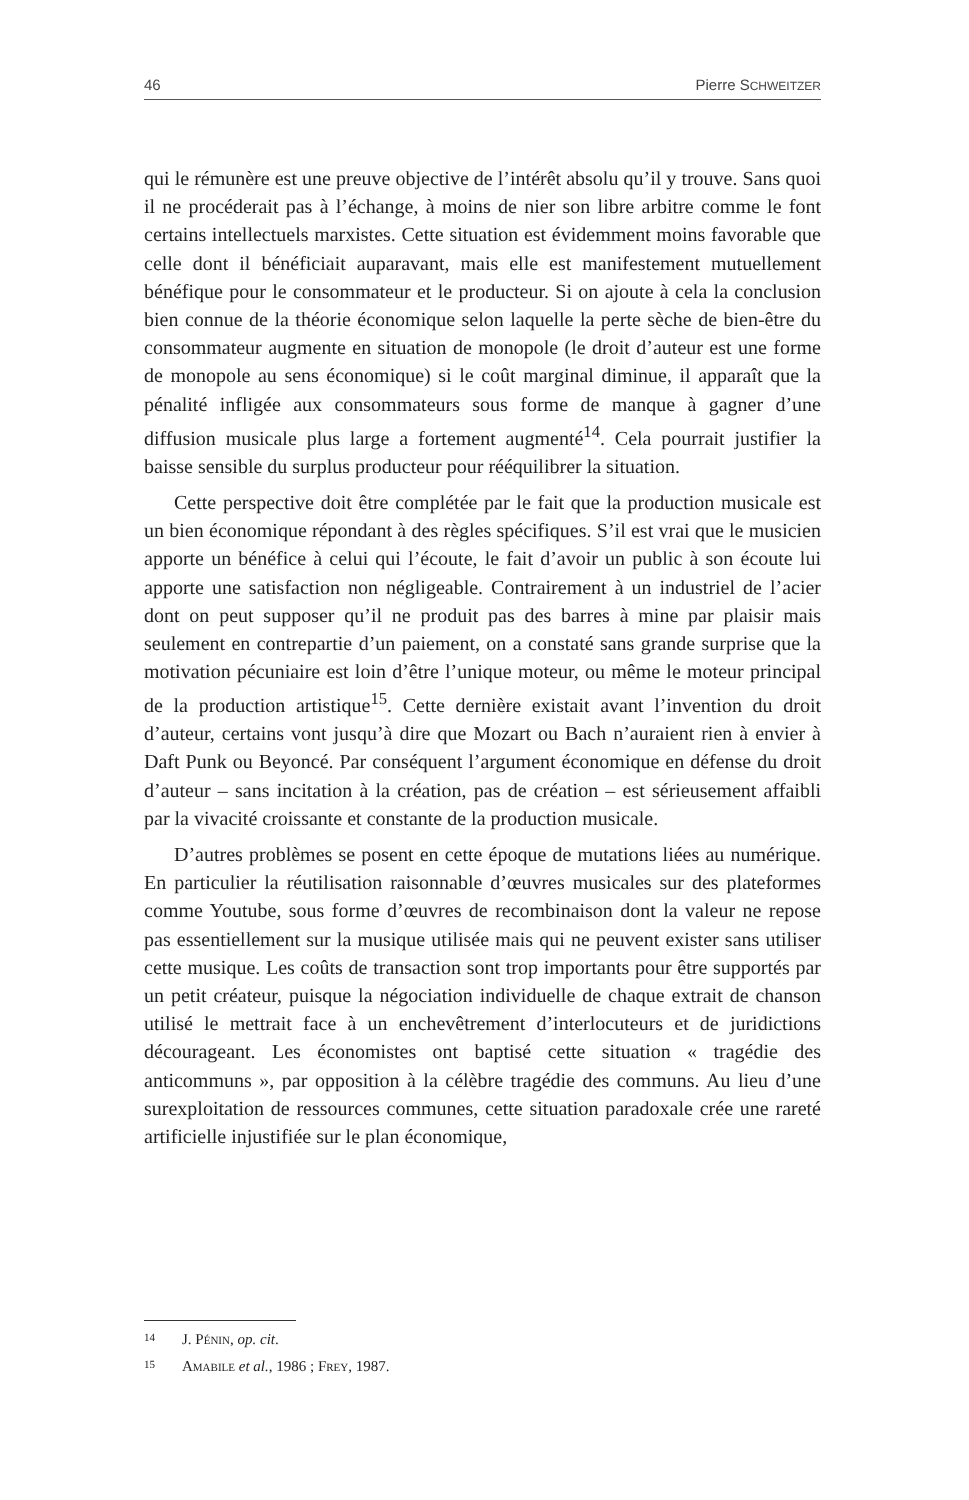46 Pierre SCHWEITZER
qui le rémunère est une preuve objective de l’intérêt absolu qu’il y trouve. Sans quoi il ne procéderait pas à l’échange, à moins de nier son libre arbitre comme le font certains intellectuels marxistes. Cette situation est évidemment moins favorable que celle dont il bénéficiait auparavant, mais elle est manifestement mutuellement bénéfique pour le consommateur et le producteur. Si on ajoute à cela la conclusion bien connue de la théorie économique selon laquelle la perte sèche de bien-être du consommateur augmente en situation de monopole (le droit d’auteur est une forme de monopole au sens économique) si le coût marginal diminue, il apparaît que la pénalité infligée aux consommateurs sous forme de manque à gagner d’une diffusion musicale plus large a fortement augmenté<sup>14</sup>. Cela pourrait justifier la baisse sensible du surplus producteur pour rééquilibrer la situation.
Cette perspective doit être complétée par le fait que la production musicale est un bien économique répondant à des règles spécifiques. S’il est vrai que le musicien apporte un bénéfice à celui qui l’écoute, le fait d’avoir un public à son écoute lui apporte une satisfaction non négligeable. Contrairement à un industriel de l’acier dont on peut supposer qu’il ne produit pas des barres à mine par plaisir mais seulement en contrepartie d’un paiement, on a constaté sans grande surprise que la motivation pécuniaire est loin d’être l’unique moteur, ou même le moteur principal de la production artistique<sup>15</sup>. Cette dernière existait avant l’invention du droit d’auteur, certains vont jusqu’à dire que Mozart ou Bach n’auraient rien à envier à Daft Punk ou Beyoncé. Par conséquent l’argument économique en défense du droit d’auteur – sans incitation à la création, pas de création – est sérieusement affaibli par la vivacité croissante et constante de la production musicale.
D’autres problèmes se posent en cette époque de mutations liées au numérique. En particulier la réutilisation raisonnable d’œuvres musicales sur des plateformes comme Youtube, sous forme d’œuvres de recombinaison dont la valeur ne repose pas essentiellement sur la musique utilisée mais qui ne peuvent exister sans utiliser cette musique. Les coûts de transaction sont trop importants pour être supportés par un petit créateur, puisque la négociation individuelle de chaque extrait de chanson utilisé le mettrait face à un enchevêtrement d’interlocuteurs et de juridictions décourageant. Les économistes ont baptisé cette situation « tragédie des anticommuns », par opposition à la célèbre tragédie des communs. Au lieu d’une surexploitation de ressources communes, cette situation paradoxale crée une rareté artificielle injustifiée sur le plan économique,
14
J. PÉNIN, op. cit.
15
AMABILE et al., 1986 ; FREY, 1987.